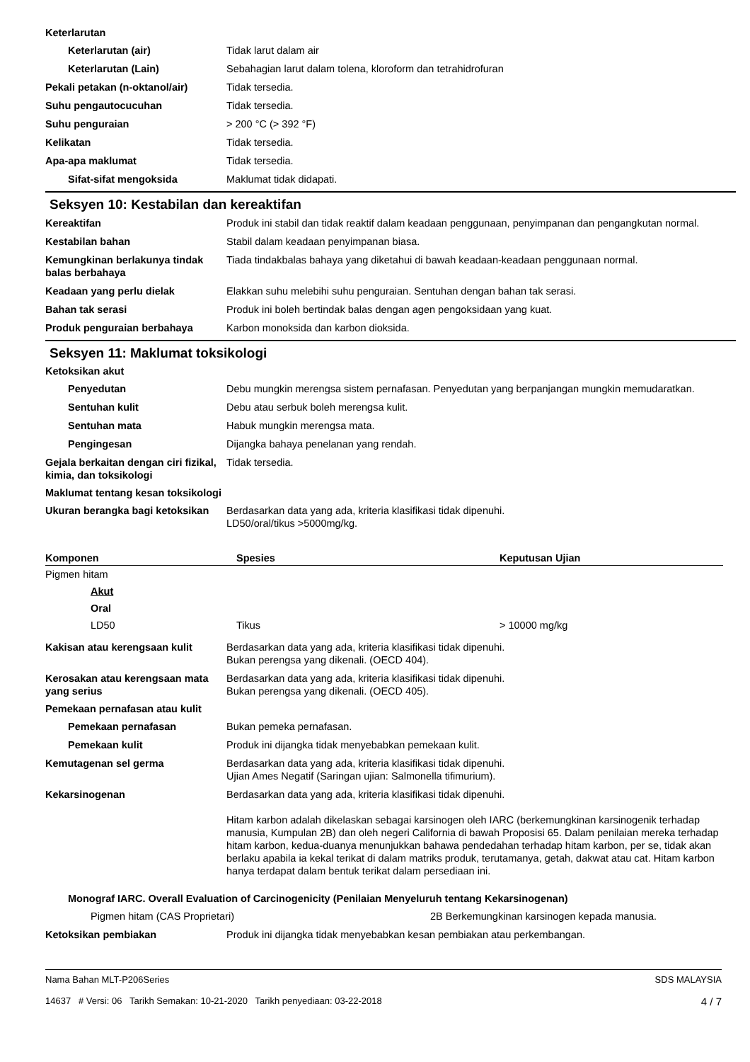Keterlarutan
Keterlarutan (air) Tidak larut dalam air
Keterlarutan (Lain) Sebahagian larut dalam tolena, kloroform dan tetrahidrofuran
Pekali petakan (n-oktanol/air)
Tidak tersedia.
Suhu pengautocucuhan Tidak tersedia.
Suhu penguraian > 200 °C (> 392 °F)
Kelikatan Tidak tersedia.
Apa-apa maklumat Tidak tersedia.
Sifat-sifat mengoksida Maklumat tidak didapati.
Seksyen 10: Kestabilan dan kereaktifan
Kereaktifan Produk ini stabil dan tidak reaktif dalam keadaan penggunaan, penyimpanan dan pengangkutan normal.
Kestabilan bahan Stabil dalam keadaan penyimpanan biasa.
Kemungkinan berlakunya tindak balas berbahaya
Tiada tindakbalas bahaya yang diketahui di bawah keadaan-keadaan penggunaan normal.
Keadaan yang perlu dielak Elakkan suhu melebihi suhu penguraian. Sentuhan dengan bahan tak serasi.
Bahan tak serasi Produk ini boleh bertindak balas dengan agen pengoksidaan yang kuat.
Produk penguraian berbahaya Karbon monoksida dan karbon dioksida.
Seksyen 11: Maklumat toksikologi
Ketoksikan akut
Penyedutan Debu mungkin merengsa sistem pernafasan. Penyedutan yang berpanjangan mungkin memudaratkan.
Sentuhan kulit Debu atau serbuk boleh merengsa kulit.
Sentuhan mata Habuk mungkin merengsa mata.
Pengingesan Dijangka bahaya penelanan yang rendah.
Gejala berkaitan dengan ciri fizikal, kimia, dan toksikologi
Tidak tersedia.
Maklumat tentang kesan toksikologi
Ukuran berangka bagi ketoksikan
Berdasarkan data yang ada, kriteria klasifikasi tidak dipenuhi.
LD50/oral/tikus >5000mg/kg.
| Komponen | Spesies | Keputusan Ujian |
| --- | --- | --- |
| Pigmen hitam | | |
| Akut | | |
| Oral | | |
| LD50 | Tikus | > 10000 mg/kg |
Kakisan atau kerengsaan kulit Berdasarkan data yang ada, kriteria klasifikasi tidak dipenuhi.
Bukan perengsa yang dikenali. (OECD 404).
Kerosakan atau kerengsaan mata yang serius
Berdasarkan data yang ada, kriteria klasifikasi tidak dipenuhi.
Bukan perengsa yang dikenali. (OECD 405).
Pemekaan pernafasan atau kulit
Pemekaan pernafasan Bukan pemeka pernafasan.
Pemekaan kulit Produk ini dijangka tidak menyebabkan pemekaan kulit.
Kemutagenan sel germa Berdasarkan data yang ada, kriteria klasifikasi tidak dipenuhi.
Ujian Ames Negatif (Saringan ujian: Salmonella tifimurium).
Kekarsinogenan Berdasarkan data yang ada, kriteria klasifikasi tidak dipenuhi.
Hitam karbon adalah dikelaskan sebagai karsinogen oleh IARC (berkemungkinan karsinogenik terhadap manusia, Kumpulan 2B) dan oleh negeri California di bawah Proposisi 65. Dalam penilaian mereka terhadap hitam karbon, kedua-duanya menunjukkan bahawa pendedahan terhadap hitam karbon, per se, tidak akan berlaku apabila ia kekal terikat di dalam matriks produk, terutamanya, getah, dakwat atau cat. Hitam karbon hanya terdapat dalam bentuk terikat dalam persediaan ini.
Monograf IARC. Overall Evaluation of Carcinogenicity (Penilaian Menyeluruh tentang Kekarsinogenan)
Pigmen hitam (CAS Proprietari) 2B Berkemungkinan karsinogen kepada manusia.
Ketoksikan pembiakan Produk ini dijangka tidak menyebabkan kesan pembiakan atau perkembangan.
Nama Bahan MLT-P206Series
14637 # Versi: 06 Tarikh Semakan: 10-21-2020 Tarikh penyediaan: 03-22-2018
SDS MALAYSIA
4 / 7